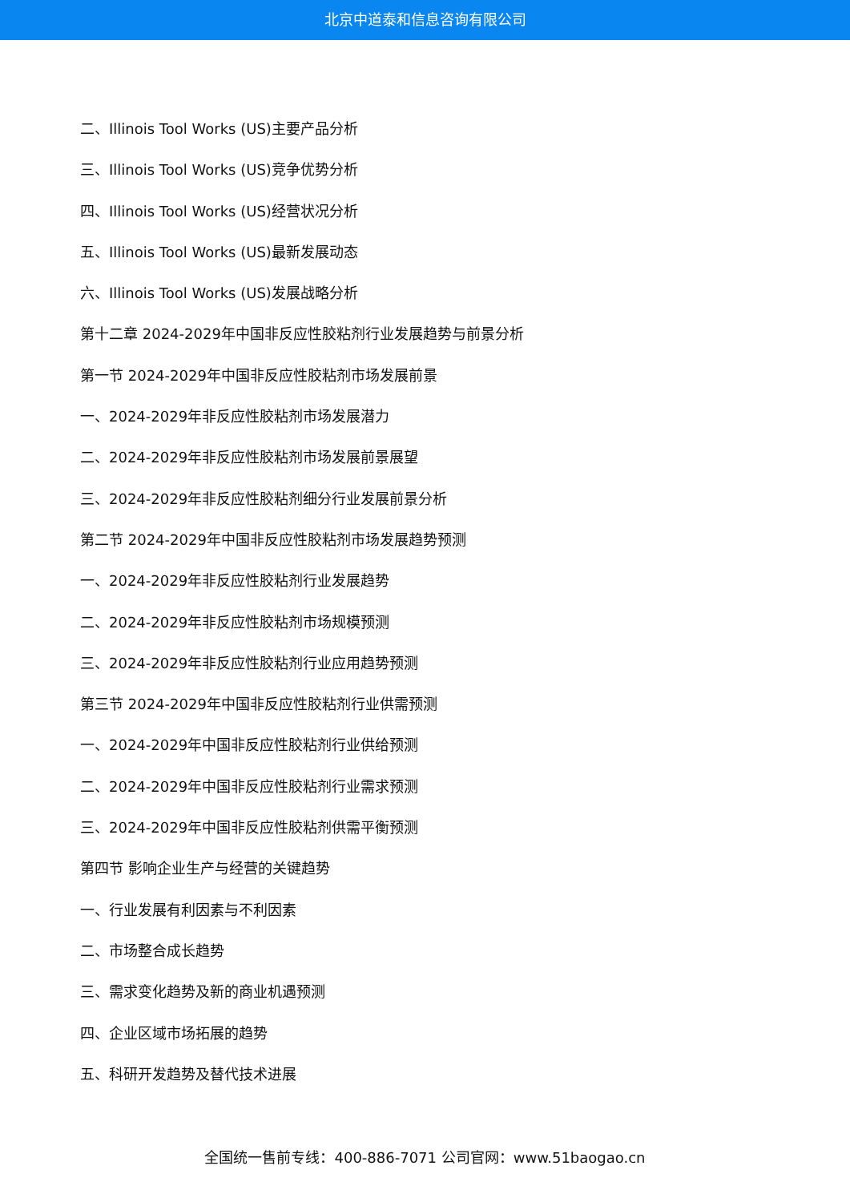北京中道泰和信息咨询有限公司
二、Illinois Tool Works (US)主要产品分析
三、Illinois Tool Works (US)竞争优势分析
四、Illinois Tool Works (US)经营状况分析
五、Illinois Tool Works (US)最新发展动态
六、Illinois Tool Works (US)发展战略分析
第十二章 2024-2029年中国非反应性胶粘剂行业发展趋势与前景分析
第一节 2024-2029年中国非反应性胶粘剂市场发展前景
一、2024-2029年非反应性胶粘剂市场发展潜力
二、2024-2029年非反应性胶粘剂市场发展前景展望
三、2024-2029年非反应性胶粘剂细分行业发展前景分析
第二节 2024-2029年中国非反应性胶粘剂市场发展趋势预测
一、2024-2029年非反应性胶粘剂行业发展趋势
二、2024-2029年非反应性胶粘剂市场规模预测
三、2024-2029年非反应性胶粘剂行业应用趋势预测
第三节 2024-2029年中国非反应性胶粘剂行业供需预测
一、2024-2029年中国非反应性胶粘剂行业供给预测
二、2024-2029年中国非反应性胶粘剂行业需求预测
三、2024-2029年中国非反应性胶粘剂供需平衡预测
第四节 影响企业生产与经营的关键趋势
一、行业发展有利因素与不利因素
二、市场整合成长趋势
三、需求变化趋势及新的商业机遇预测
四、企业区域市场拓展的趋势
五、科研开发趋势及替代技术进展
全国统一售前专线：400-886-7071 公司官网：www.51baogao.cn